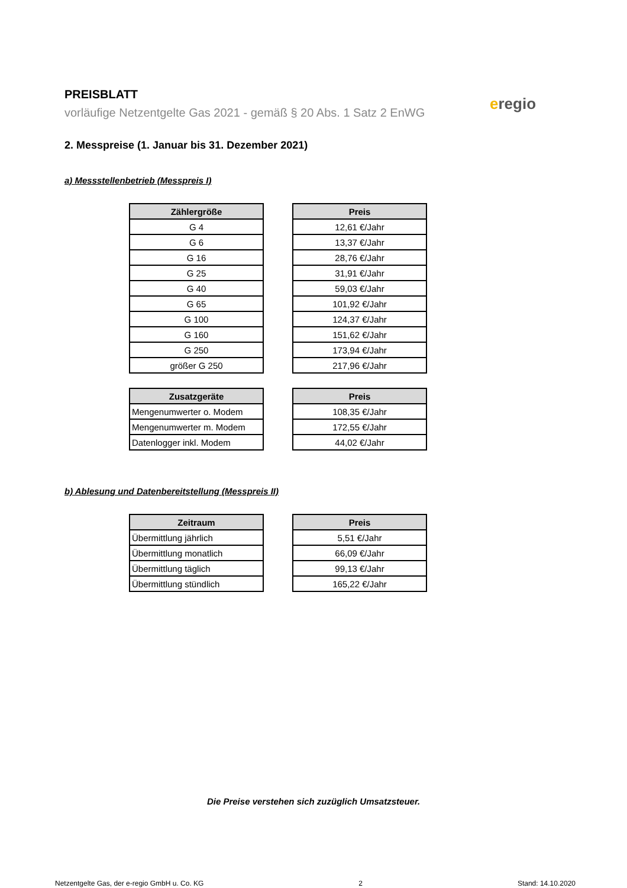PREISBLATT
vorläufige Netzentgelte Gas 2021 - gemäß § 20 Abs. 1 Satz 2 EnWG
eregio
2. Messpreise (1. Januar bis 31. Dezember 2021)
a) Messstellenbetrieb (Messpreis I)
| Zählergröße |
| --- |
| G 4 |
| G 6 |
| G 16 |
| G 25 |
| G 40 |
| G 65 |
| G 100 |
| G 160 |
| G 250 |
| größer G 250 |
| Preis |
| --- |
| 12,61 €/Jahr |
| 13,37 €/Jahr |
| 28,76 €/Jahr |
| 31,91 €/Jahr |
| 59,03 €/Jahr |
| 101,92 €/Jahr |
| 124,37 €/Jahr |
| 151,62 €/Jahr |
| 173,94 €/Jahr |
| 217,96 €/Jahr |
| Zusatzgeräte |
| --- |
| Mengenumwerter o. Modem |
| Mengenumwerter m. Modem |
| Datenlogger inkl. Modem |
| Preis |
| --- |
| 108,35 €/Jahr |
| 172,55 €/Jahr |
| 44,02 €/Jahr |
b) Ablesung und Datenbereitstellung (Messpreis II)
| Zeitraum |
| --- |
| Übermittlung jährlich |
| Übermittlung monatlich |
| Übermittlung täglich |
| Übermittlung stündlich |
| Preis |
| --- |
| 5,51 €/Jahr |
| 66,09 €/Jahr |
| 99,13 €/Jahr |
| 165,22 €/Jahr |
Die Preise verstehen sich zuzüglich Umsatzsteuer.
Netzentgelte Gas, der e-regio GmbH u. Co. KG 2 Stand: 14.10.2020